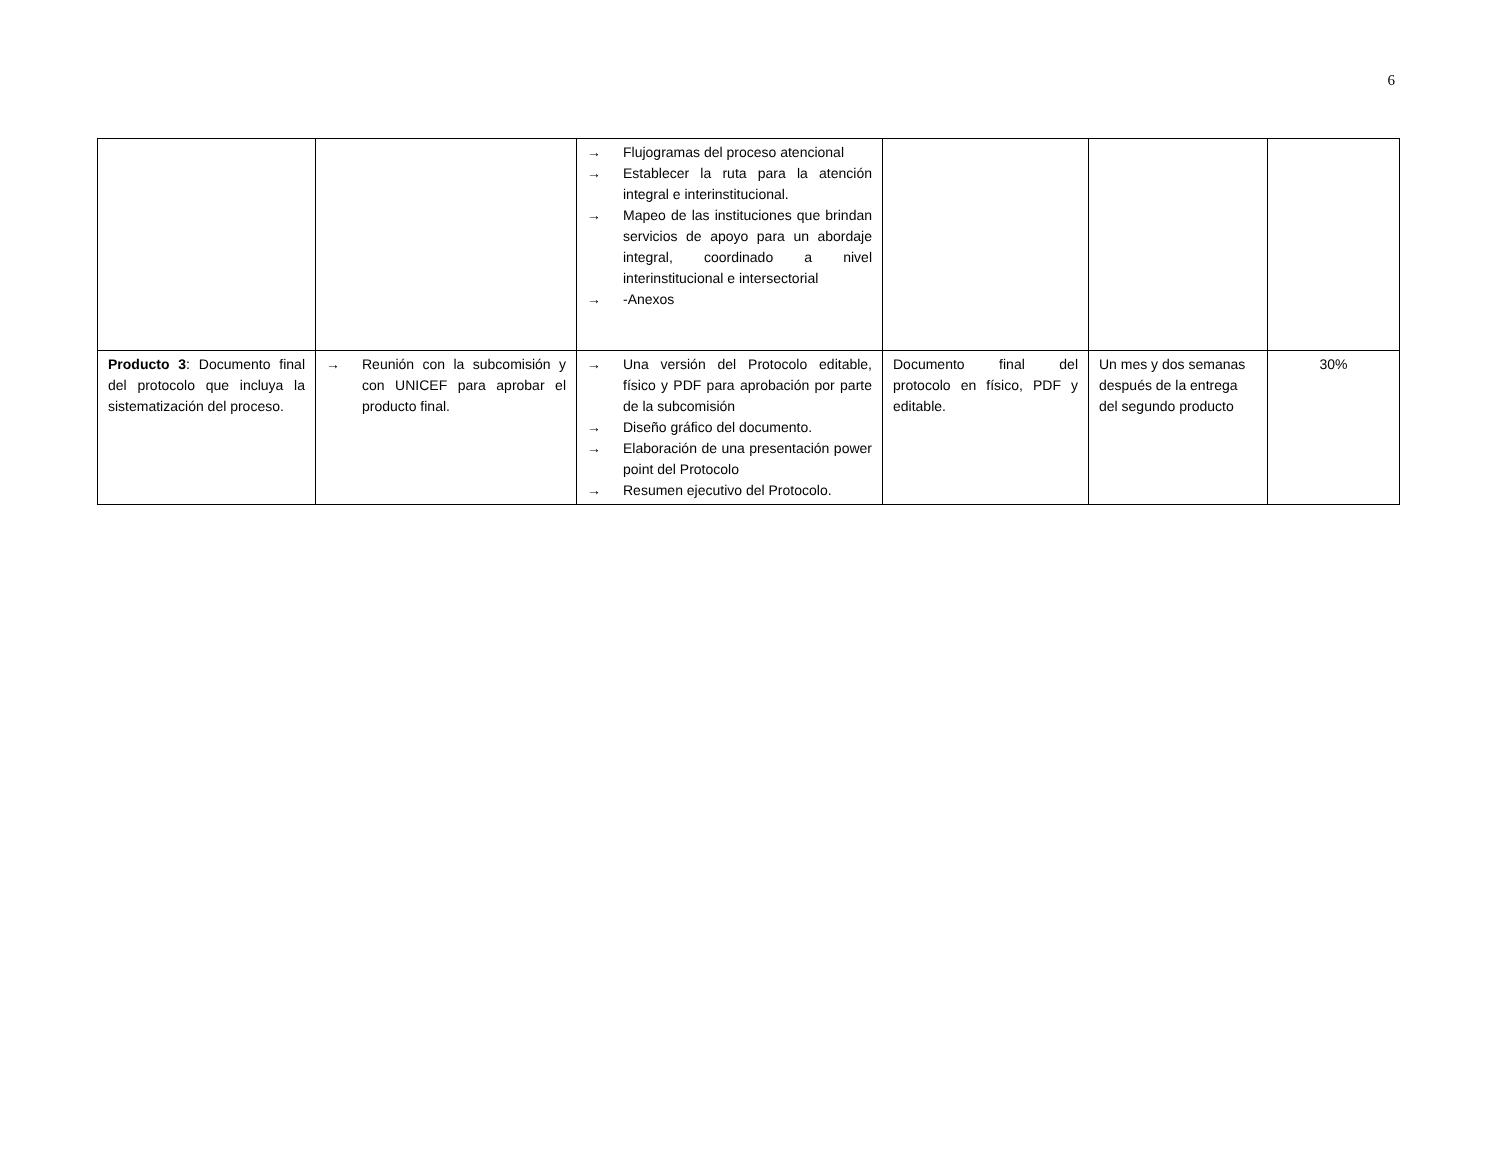6
| | | → Flujogramas del proceso atencional → Establecer la ruta para la atención integral e interinstitucional. → Mapeo de las instituciones que brindan servicios de apoyo para un abordaje integral, coordinado a nivel interinstitucional e intersectorial → -Anexos | | | |
| Producto 3 : Documento final del protocolo que incluya la sistematización del proceso. | → Reunión con la subcomisión y con UNICEF para aprobar el producto final. | → Una versión del Protocolo editable, físico y PDF para aprobación por parte de la subcomisión → Diseño gráfico del documento. → Elaboración de una presentación power point del Protocolo → Resumen ejecutivo del Protocolo. | Documento final del protocolo en físico, PDF y editable. | Un mes y dos semanas después de la entrega del segundo producto | 30% |